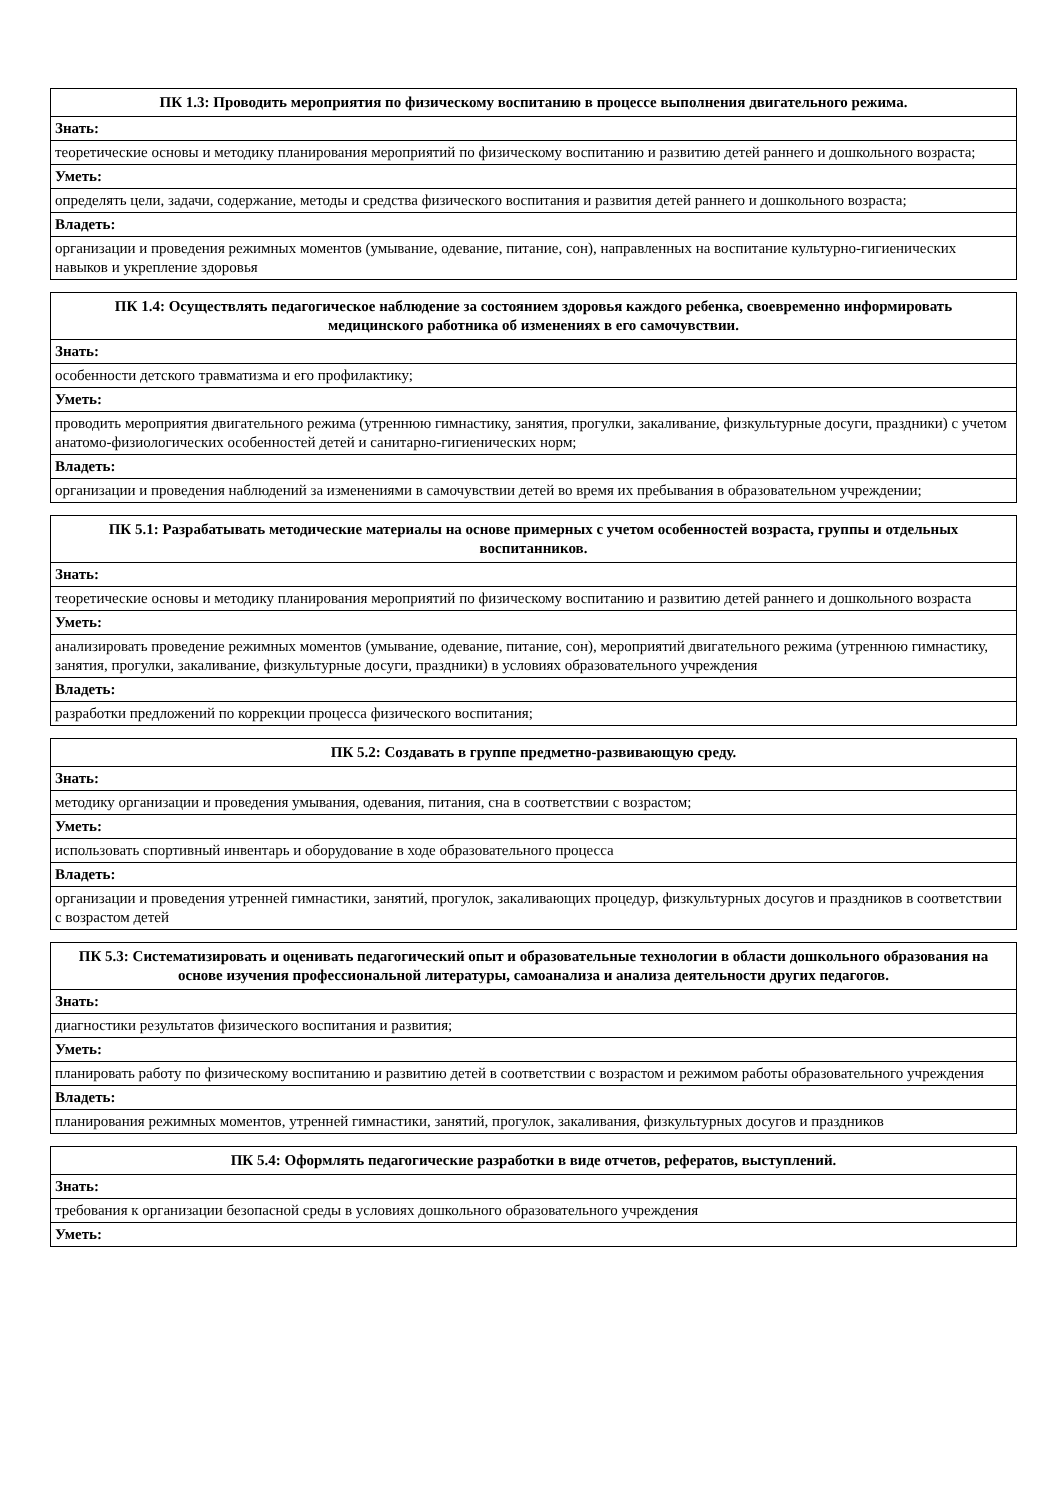| ПК 1.3: Проводить мероприятия по физическому воспитанию в процессе выполнения двигательного режима. |
| --- |
| Знать: |
| теоретические основы и методику планирования мероприятий по физическому воспитанию и развитию детей раннего и дошкольного возраста; |
| Уметь: |
| определять цели, задачи, содержание, методы и средства физического воспитания и развития детей раннего и дошкольного возраста; |
| Владеть: |
| организации и проведения режимных моментов (умывание, одевание, питание, сон), направленных на воспитание культурно-гигиенических навыков и укрепление здоровья |
| ПК 1.4: Осуществлять педагогическое наблюдение за состоянием здоровья каждого ребенка, своевременно информировать медицинского работника об изменениях в его самочувствии. |
| --- |
| Знать: |
| особенности детского травматизма и его профилактику; |
| Уметь: |
| проводить мероприятия двигательного режима (утреннюю гимнастику, занятия, прогулки, закаливание, физкультурные досуги, праздники) с учетом анатомо-физиологических особенностей детей и санитарно-гигиенических норм; |
| Владеть: |
| организации и проведения наблюдений за изменениями в самочувствии детей во время их пребывания в образовательном учреждении; |
| ПК 5.1: Разрабатывать методические материалы на основе примерных с учетом особенностей возраста, группы и отдельных воспитанников. |
| --- |
| Знать: |
| теоретические основы и методику планирования мероприятий по физическому воспитанию и развитию детей раннего и дошкольного возраста |
| Уметь: |
| анализировать проведение режимных моментов (умывание, одевание, питание, сон), мероприятий двигательного режима (утреннюю гимнастику, занятия, прогулки, закаливание, физкультурные досуги, праздники) в условиях образовательного учреждения |
| Владеть: |
| разработки предложений по коррекции процесса физического воспитания; |
| ПК 5.2: Создавать в группе предметно-развивающую среду. |
| --- |
| Знать: |
| методику организации и проведения умывания, одевания, питания, сна в соответствии с возрастом; |
| Уметь: |
| использовать спортивный инвентарь и оборудование в ходе образовательного процесса |
| Владеть: |
| организации и проведения утренней гимнастики, занятий, прогулок, закаливающих процедур, физкультурных досугов и праздников в соответствии с возрастом детей |
| ПК 5.3: Систематизировать и оценивать педагогический опыт и образовательные технологии в области дошкольного образования на основе изучения профессиональной литературы, самоанализа и анализа деятельности других педагогов. |
| --- |
| Знать: |
| диагностики результатов физического воспитания и развития; |
| Уметь: |
| планировать работу по физическому воспитанию и развитию детей в соответствии с возрастом и режимом работы образовательного учреждения |
| Владеть: |
| планирования режимных моментов, утренней гимнастики, занятий, прогулок, закаливания, физкультурных досугов и праздников |
| ПК 5.4: Оформлять педагогические разработки в виде отчетов, рефератов, выступлений. |
| --- |
| Знать: |
| требования к организации безопасной среды в условиях дошкольного образовательного учреждения |
| Уметь: |